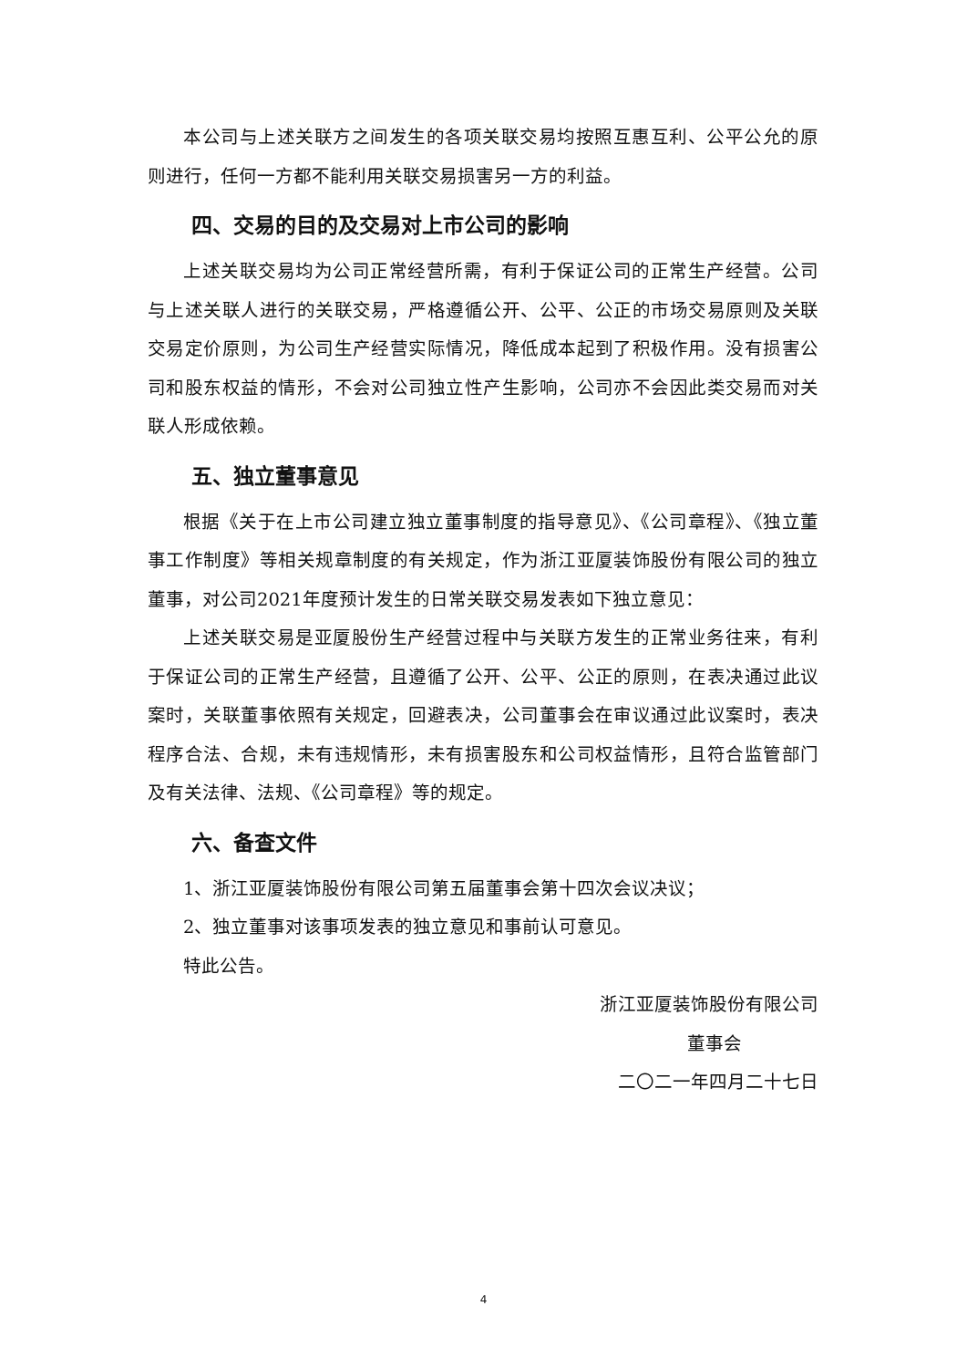本公司与上述关联方之间发生的各项关联交易均按照互惠互利、公平公允的原则进行，任何一方都不能利用关联交易损害另一方的利益。
四、交易的目的及交易对上市公司的影响
上述关联交易均为公司正常经营所需，有利于保证公司的正常生产经营。公司与上述关联人进行的关联交易，严格遵循公开、公平、公正的市场交易原则及关联交易定价原则，为公司生产经营实际情况，降低成本起到了积极作用。没有损害公司和股东权益的情形，不会对公司独立性产生影响，公司亦不会因此类交易而对关联人形成依赖。
五、独立董事意见
根据《关于在上市公司建立独立董事制度的指导意见》、《公司章程》、《独立董事工作制度》等相关规章制度的有关规定，作为浙江亚厦装饰股份有限公司的独立董事，对公司2021年度预计发生的日常关联交易发表如下独立意见：
上述关联交易是亚厦股份生产经营过程中与关联方发生的正常业务往来，有利于保证公司的正常生产经营，且遵循了公开、公平、公正的原则，在表决通过此议案时，关联董事依照有关规定，回避表决，公司董事会在审议通过此议案时，表决程序合法、合规，未有违规情形，未有损害股东和公司权益情形，且符合监管部门及有关法律、法规、《公司章程》等的规定。
六、备查文件
1、浙江亚厦装饰股份有限公司第五届董事会第十四次会议决议；
2、独立董事对该事项发表的独立意见和事前认可意见。
特此公告。
浙江亚厦装饰股份有限公司
董事会
二〇二一年四月二十七日
4